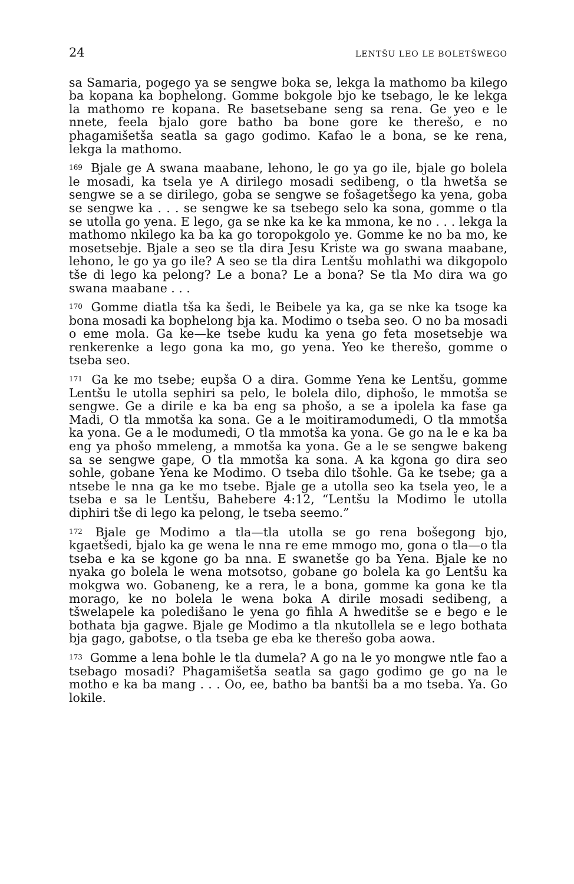24 LENTŠU LEO LE BOLETŠWEGO
sa Samaria, pogego ya se sengwe boka se, lekga la mathomo ba kilego ba kopana ka bophelong. Gomme bokgole bjo ke tsebago, le ke lekga la mathomo re kopana. Re basetsebane seng sa rena. Ge yeo e le nnete, feela bjalo gore batho ba bone gore ke therešo, e no phagamišetša seatla sa gago godimo. Kafao le a bona, se ke rena, lekga la mathomo.
<sup>169</sup> Bjale ge A swana maabane, lehono, le go ya go ile, bjale go bolela le mosadi, ka tsela ye A dirilego mosadi sedibeng, o tla hwetša se sengwe se a se dirilego, goba se sengwe se fošagetšego ka yena, goba se sengwe ka . . . se sengwe ke sa tsebego selo ka sona, gomme o tla se utolla go yena. E lego, ga se nke ka ke ka mmona, ke no . . . lekga la mathomo nkilego ka ba ka go toropokgolo ye. Gomme ke no ba mo, ke mosetsebje. Bjale a seo se tla dira Jesu Kriste wa go swana maabane, lehono, le go ya go ile? A seo se tla dira Lentšu mohlathi wa dikgopolo tše di lego ka pelong? Le a bona? Le a bona? Se tla Mo dira wa go swana maabane . . .
<sup>170</sup> Gomme diatla tša ka šedi, le Beibele ya ka, ga se nke ka tsoge ka bona mosadi ka bophelong bja ka. Modimo o tseba seo. O no ba mosadi o eme mola. Ga ke—ke tsebe kudu ka yena go feta mosetsebje wa renkerenke a lego gona ka mo, go yena. Yeo ke therešo, gomme o tseba seo.
<sup>171</sup> Ga ke mo tsebe; eupša O a dira. Gomme Yena ke Lentšu, gomme Lentšu le utolla sephiri sa pelo, le bolela dilo, diphošo, le mmotša se sengwe. Ge a dirile e ka ba eng sa phošo, a se a ipolela ka fase ga Madi, O tla mmotša ka sona. Ge a le moitiramodumedi, O tla mmotša ka yona. Ge a le modumedi, O tla mmotša ka yona. Ge go na le e ka ba eng ya phošo mmeleng, a mmotša ka yona. Ge a le se sengwe bakeng sa se sengwe gape, O tla mmotša ka sona. A ka kgona go dira seo sohle, gobane Yena ke Modimo. O tseba dilo tšohle. Ga ke tsebe; ga a ntsebe le nna ga ke mo tsebe. Bjale ge a utolla seo ka tsela yeo, le a tseba e sa le Lentšu, Bahebere 4:12, “Lentšu la Modimo le utolla diphiri tše di lego ka pelong, le tseba seemo.”
<sup>172</sup> Bjale ge Modimo a tla—tla utolla se go rena bošegong bjo, kgaetšedi, bjalo ka ge wena le nna re eme mmogo mo, gona o tla—o tla tseba e ka se kgone go ba nna. E swanetše go ba Yena. Bjale ke no nyaka go bolela le wena motsotso, gobane go bolela ka go Lentšu ka mokgwa wo. Gobaneng, ke a rera, le a bona, gomme ka gona ke tla morago, ke no bolela le wena boka A dirile mosadi sedibeng, a tšwelapele ka poledišano le yena go fihla A hweditše se e bego e le bothata bja gagwe. Bjale ge Modimo a tla nkutollela se e lego bothata bja gago, gabotse, o tla tseba ge eba ke therešo goba aowa.
<sup>173</sup> Gomme a lena bohle le tla dumela? A go na le yo mongwe ntle fao a tsebago mosadi? Phagamišetša seatla sa gago godimo ge go na le motho e ka ba mang . . . Oo, ee, batho ba bantši ba a mo tseba. Ya. Go lokile.